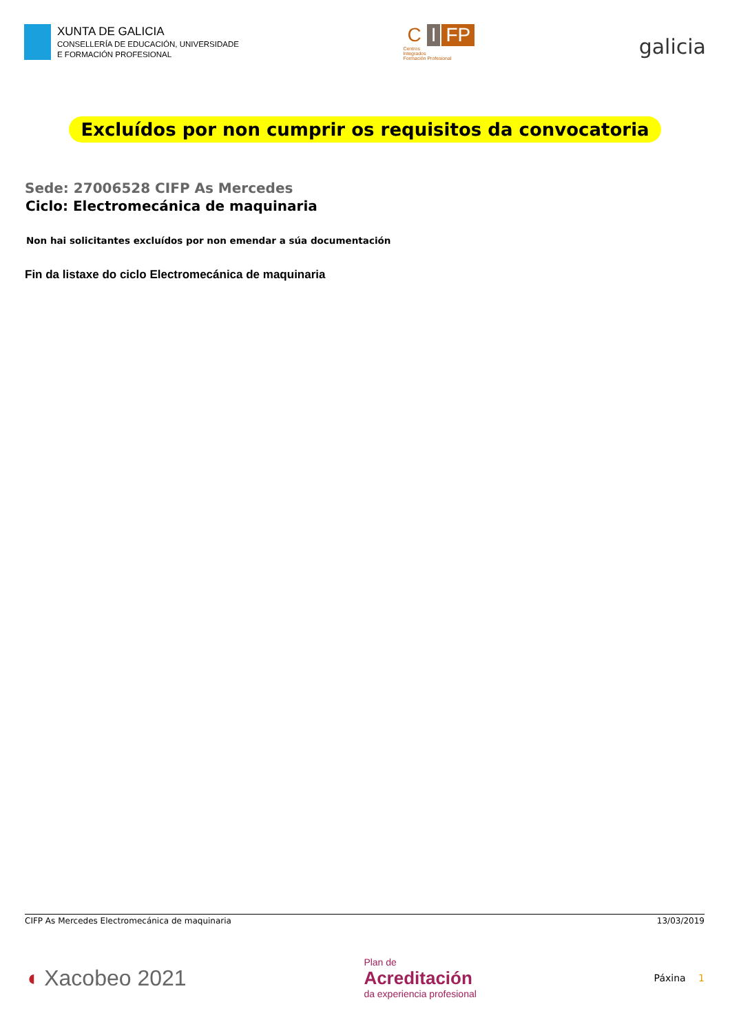XUNTA DE GALICIA
CONSELLERÍA DE EDUCACIÓN, UNIVERSIDADE
E FORMACIÓN PROFESIONAL
C I FP
Centros
Integrados
Formación Profesional
galicia
Excluídos por non cumprir os requisitos da convocatoria
Sede: 27006528 CIFP As Mercedes
Ciclo: Electromecánica de maquinaria
Non hai solicitantes excluídos por non emendar a súa documentación
Fin da listaxe do ciclo Electromecánica de maquinaria
CIFP As Mercedes Electromecánica de maquinaria 13/03/2019
◖ Xacobeo 2021
Plan de
Acreditación
da experiencia profesional
Páxina 1